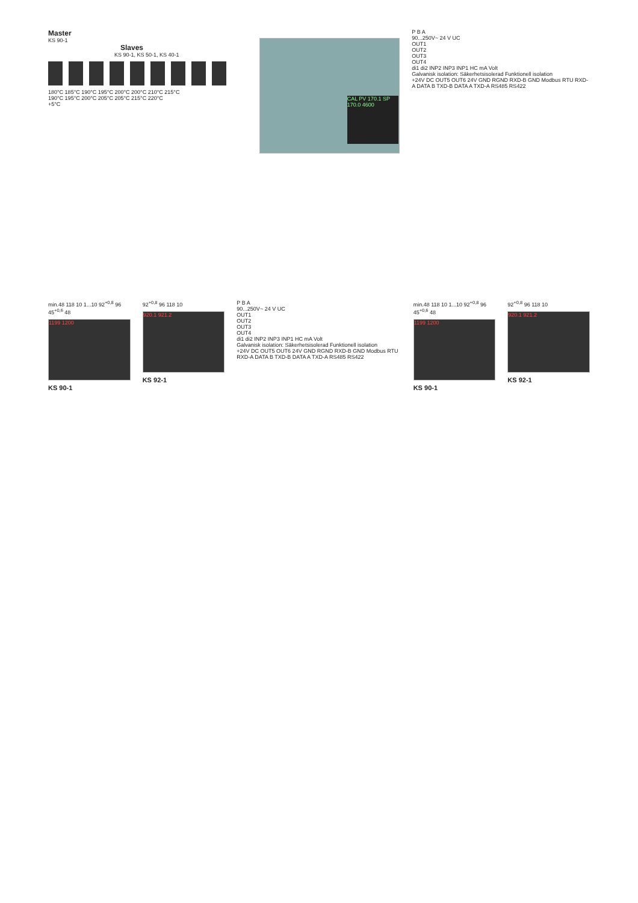Master
KS 90-1
Slaves
KS 90-1, KS 50-1, KS 40-1
180°C 185°C 190°C 195°C 200°C 200°C 210°C 215°C
190°C 195°C 200°C 205°C 205°C 215°C 220°C
+5°C
CAL PV 170.1 SP 170.0 4600
P B A
90...250V~ 24 V UC
OUT1
OUT2
OUT3
OUT4
di1 di2 INP2 INP3 INP1 HC mA Volt
Galvanisk isolation: Säkerhetsisolerad Funktionell isolation
+24V DC OUT5 OUT6 24V GND RGND RXD-B GND Modbus RTU RXD-A DATA B TXD-B DATA A TXD-A RS485 RS422
min.48 118 10 1...10 92<sup>+0,8</sup> 96 45<sup>+0,6</sup> 48
1199 1200
KS 90-1
92<sup>+0,8</sup> 96 118 10
920.1 921.2
KS 92-1
P B A
90...250V~ 24 V UC
OUT1
OUT2
OUT3
OUT4
di1 di2 INP2 INP3 INP1 HC mA Volt
Galvanisk isolation: Säkerhetsisolerad Funktionell isolation
+24V DC OUT5 OUT6 24V GND RGND RXD-B GND Modbus RTU RXD-A DATA B TXD-B DATA A TXD-A RS485 RS422
min.48 118 10 1...10 92<sup>+0,8</sup> 96 45<sup>+0,6</sup> 48
1199 1200
KS 90-1
92<sup>+0,8</sup> 96 118 10
920.1 921.2
KS 92-1